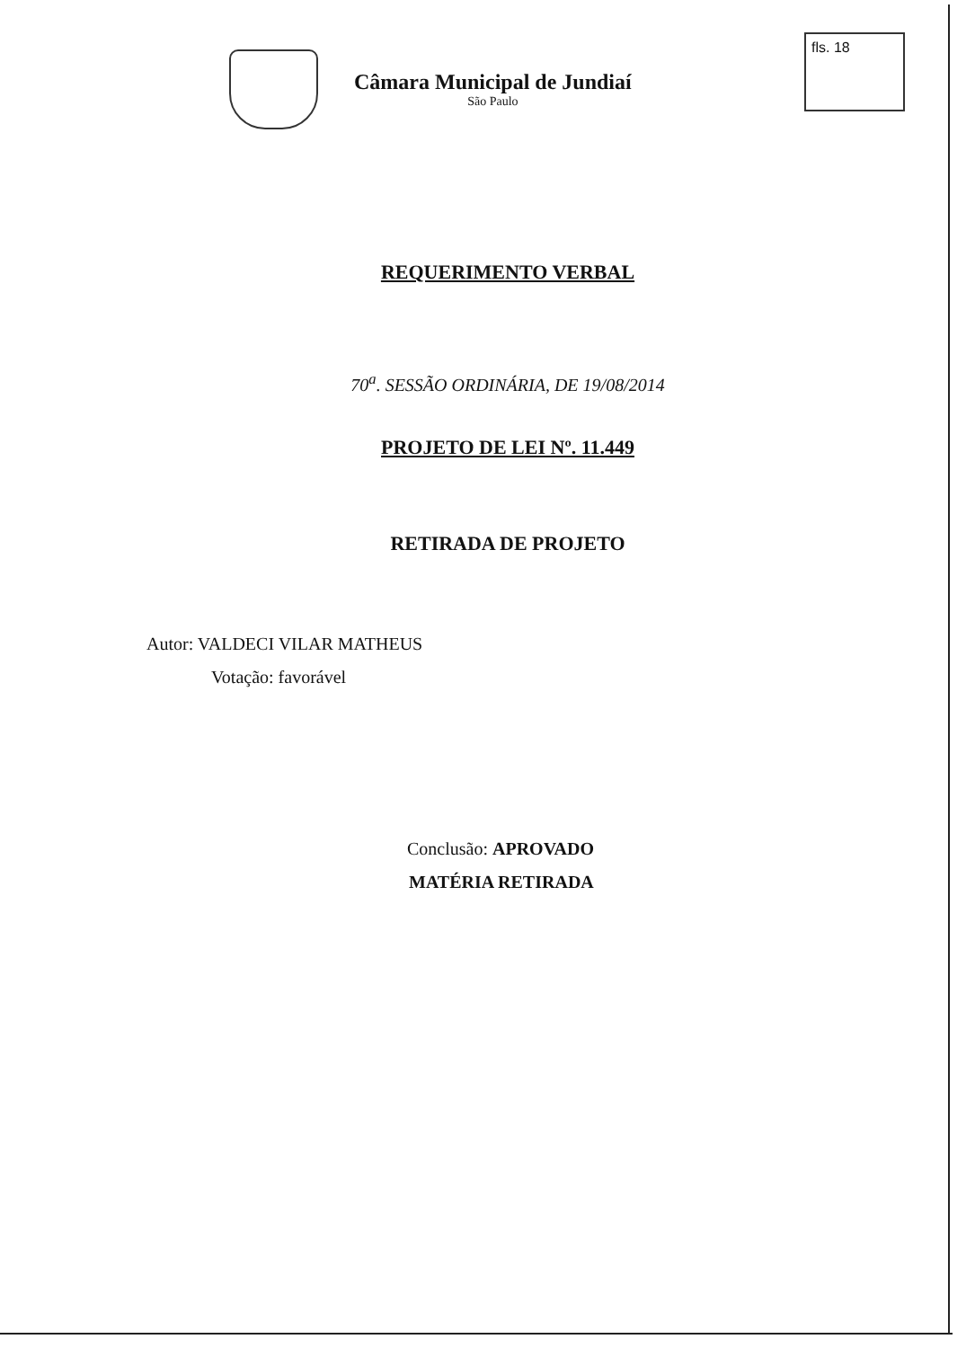Câmara Municipal de Jundiaí
São Paulo
fls. 18
REQUERIMENTO VERBAL
70<sup>a</sup>. SESSÃO ORDINÁRIA, DE 19/08/2014
PROJETO DE LEI Nº. 11.449
RETIRADA DE PROJETO
Autor: VALDECI VILAR MATHEUS
Votação: favorável
Conclusão: APROVADO
MATÉRIA RETIRADA